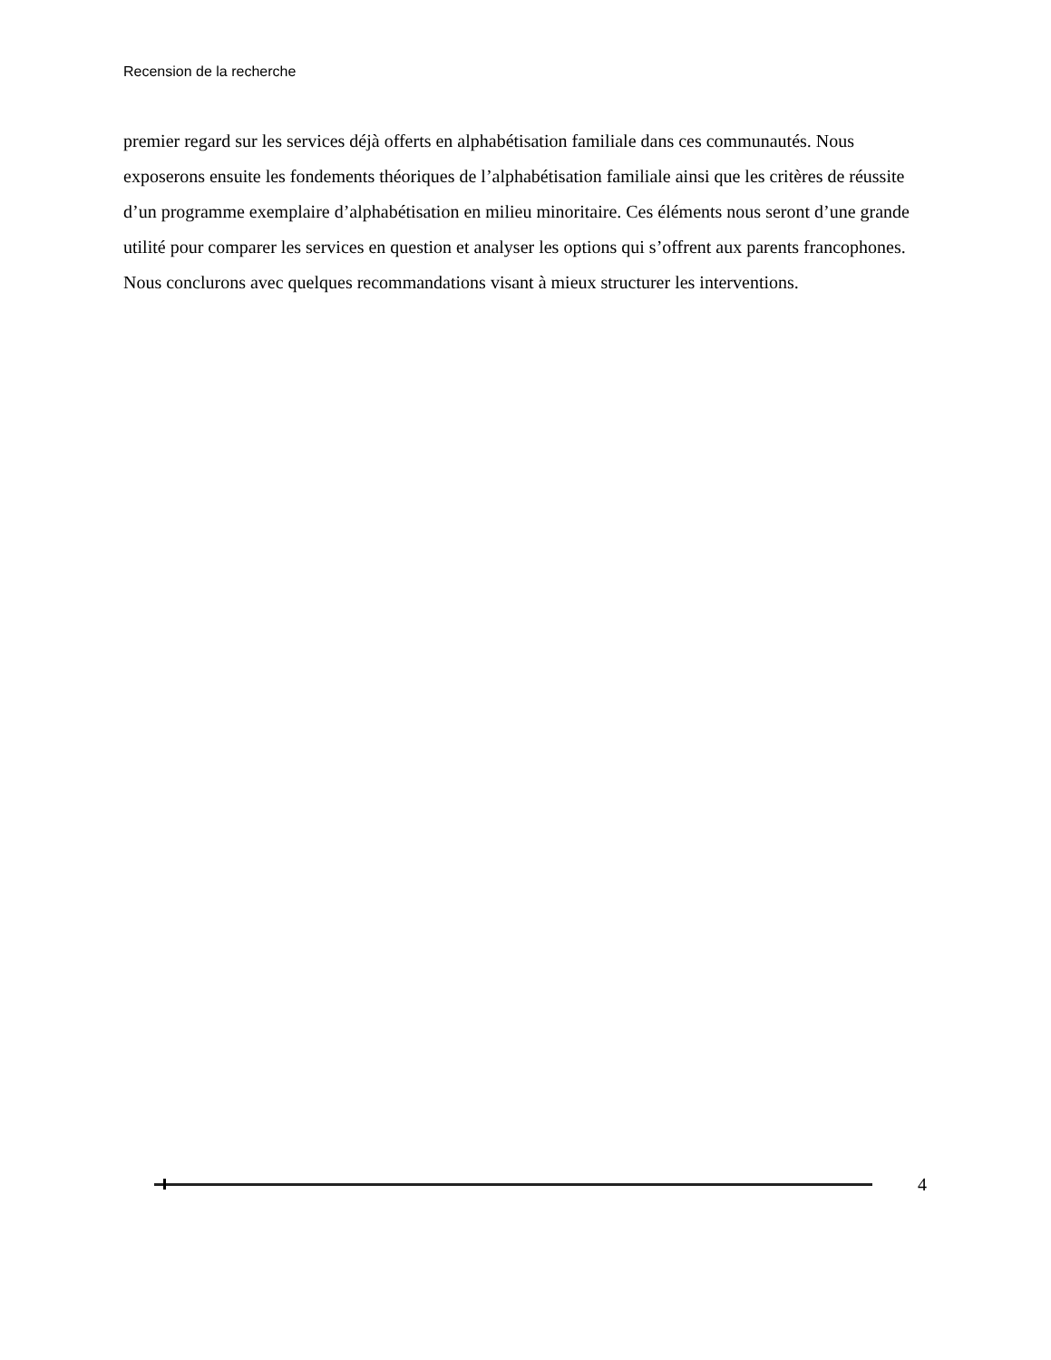Recension de la recherche
premier regard sur les services déjà offerts en alphabétisation familiale dans ces communautés. Nous exposerons ensuite les fondements théoriques de l’alphabétisation familiale ainsi que les critères de réussite d’un programme exemplaire d’alphabétisation en milieu minoritaire. Ces éléments nous seront d’une grande utilité pour comparer les services en question et analyser les options qui s’offrent aux parents francophones. Nous conclurons avec quelques recommandations visant à mieux structurer les interventions.
4